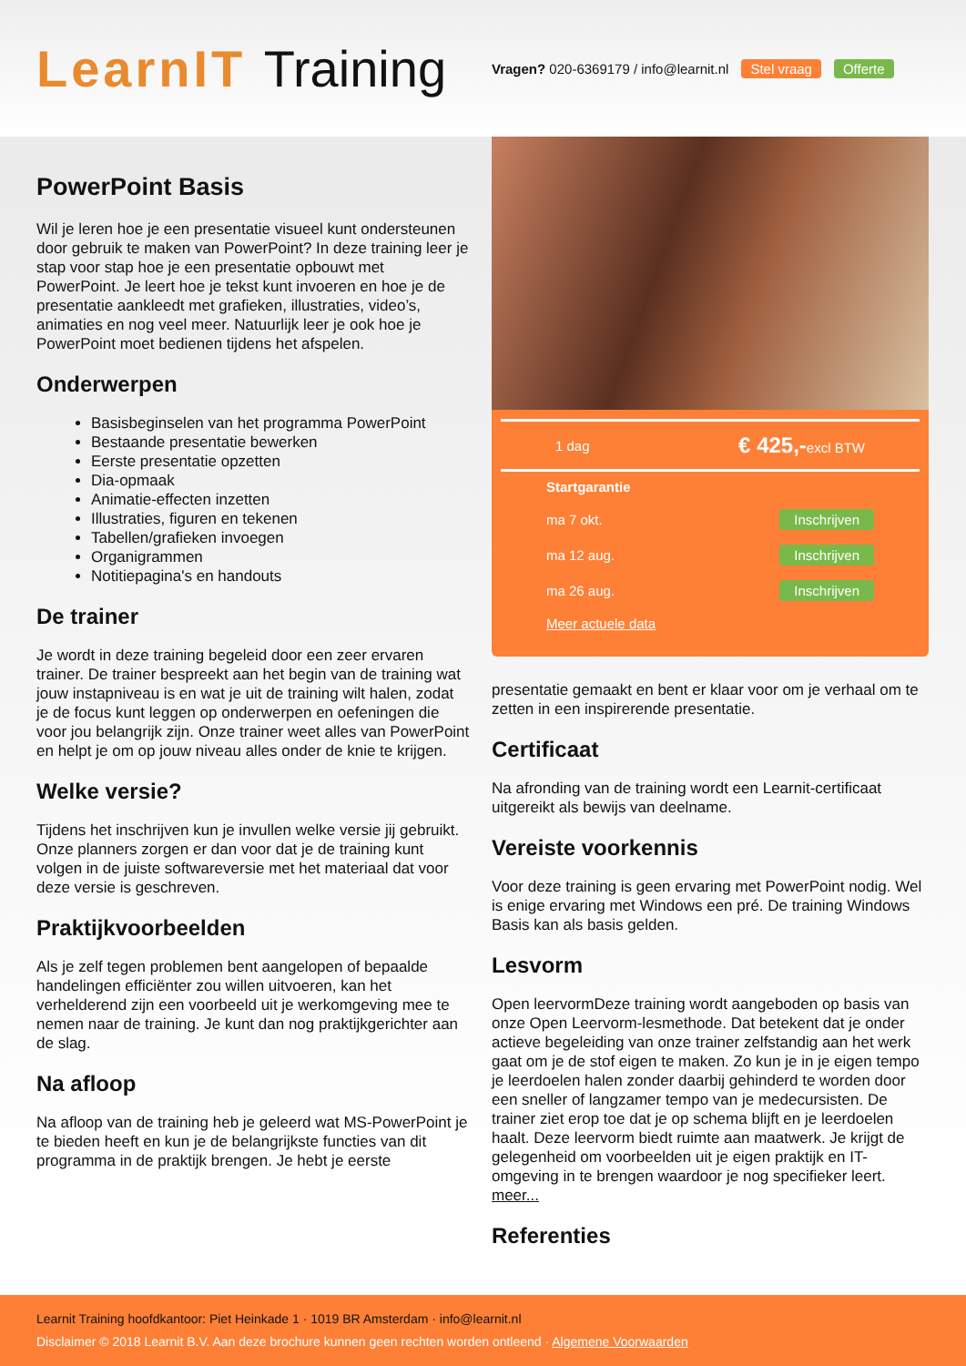LearnIT Training
Vragen? 020-6369179 / info@learnit.nl Stel vraag Offerte
PowerPoint Basis
Wil je leren hoe je een presentatie visueel kunt ondersteunen door gebruik te maken van PowerPoint? In deze training leer je stap voor stap hoe je een presentatie opbouwt met PowerPoint. Je leert hoe je tekst kunt invoeren en hoe je de presentatie aankleedt met grafieken, illustraties, video’s, animaties en nog veel meer. Natuurlijk leer je ook hoe je PowerPoint moet bedienen tijdens het afspelen.
Onderwerpen
Basisbeginselen van het programma PowerPoint
Bestaande presentatie bewerken
Eerste presentatie opzetten
Dia-opmaak
Animatie-effecten inzetten
Illustraties, figuren en tekenen
Tabellen/grafieken invoegen
Organigrammen
Notitiepagina's en handouts
De trainer
Je wordt in deze training begeleid door een zeer ervaren trainer. De trainer bespreekt aan het begin van de training wat jouw instapniveau is en wat je uit de training wilt halen, zodat je de focus kunt leggen op onderwerpen en oefeningen die voor jou belangrijk zijn. Onze trainer weet alles van PowerPoint en helpt je om op jouw niveau alles onder de knie te krijgen.
Welke versie?
Tijdens het inschrijven kun je invullen welke versie jij gebruikt. Onze planners zorgen er dan voor dat je de training kunt volgen in de juiste softwareversie met het materiaal dat voor deze versie is geschreven.
Praktijkvoorbeelden
Als je zelf tegen problemen bent aangelopen of bepaalde handelingen efficiënter zou willen uitvoeren, kan het verhelderend zijn een voorbeeld uit je werkomgeving mee te nemen naar de training. Je kunt dan nog praktijkgerichter aan de slag.
Na afloop
Na afloop van de training heb je geleerd wat MS-PowerPoint je te bieden heeft en kun je de belangrijkste functies van dit programma in de praktijk brengen. Je hebt je eerste
1 dag € 425,-excl BTW
Startgarantie
ma 7 okt. Inschrijven
ma 12 aug. Inschrijven
ma 26 aug. Inschrijven
Meer actuele data
presentatie gemaakt en bent er klaar voor om je verhaal om te zetten in een inspirerende presentatie.
Certificaat
Na afronding van de training wordt een Learnit-certificaat uitgereikt als bewijs van deelname.
Vereiste voorkennis
Voor deze training is geen ervaring met PowerPoint nodig. Wel is enige ervaring met Windows een pré. De training Windows Basis kan als basis gelden.
Lesvorm
Open leervormDeze training wordt aangeboden op basis van onze Open Leervorm-lesmethode. Dat betekent dat je onder actieve begeleiding van onze trainer zelfstandig aan het werk gaat om je de stof eigen te maken. Zo kun je in je eigen tempo je leerdoelen halen zonder daarbij gehinderd te worden door een sneller of langzamer tempo van je medecursisten. De trainer ziet erop toe dat je op schema blijft en je leerdoelen haalt. Deze leervorm biedt ruimte aan maatwerk. Je krijgt de gelegenheid om voorbeelden uit je eigen praktijk en IT-omgeving in te brengen waardoor je nog specifieker leert. meer...
Referenties
Learnit Training hoofdkantoor: Piet Heinkade 1 · 1019 BR Amsterdam · info@learnit.nl
Disclaimer © 2018 Learnit B.V. Aan deze brochure kunnen geen rechten worden ontleend · Algemene Voorwaarden